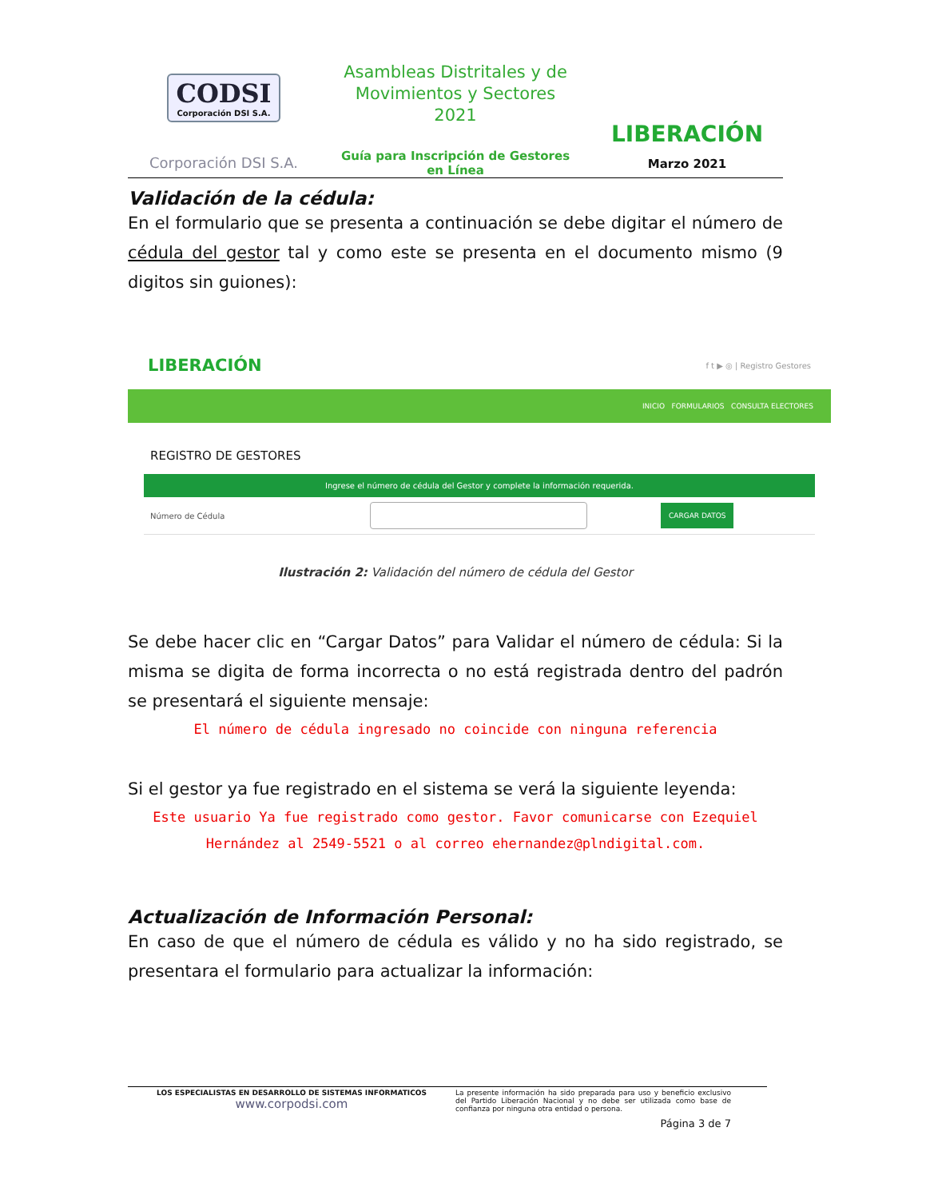CODSI
Corporación DSI S.A.
Corporación DSI S.A.
Asambleas Distritales y de Movimientos y Sectores 2021
Guía para Inscripción de Gestores en Línea
LIBERACIÓN
Marzo 2021
Validación de la cédula:
En el formulario que se presenta a continuación se debe digitar el número de cédula del gestor tal y como este se presenta en el documento mismo (9 digitos sin guiones):
LIBERACIÓN f t ▶ ◎ | Registro Gestores
INICIO FORMULARIOS CONSULTA ELECTORES
REGISTRO DE GESTORES
Ingrese el número de cédula del Gestor y complete la información requerida.
Número de Cédula CARGAR DATOS
Ilustración 2: Validación del número de cédula del Gestor
Se debe hacer clic en “Cargar Datos” para Validar el número de cédula: Si la misma se digita de forma incorrecta o no está registrada dentro del padrón se presentará el siguiente mensaje:
El número de cédula ingresado no coincide con ninguna referencia
Si el gestor ya fue registrado en el sistema se verá la siguiente leyenda:
Este usuario Ya fue registrado como gestor. Favor comunicarse con Ezequiel Hernández al 2549-5521 o al correo ehernandez@plndigital.com.
Actualización de Información Personal:
En caso de que el número de cédula es válido y no ha sido registrado, se presentara el formulario para actualizar la información:
LOS ESPECIALISTAS EN DESARROLLO DE SISTEMAS INFORMATICOS
www.corpodsi.com
La presente información ha sido preparada para uso y beneficio exclusivo del Partido Liberación Nacional y no debe ser utilizada como base de confianza por ninguna otra entidad o persona.
Página 3 de 7